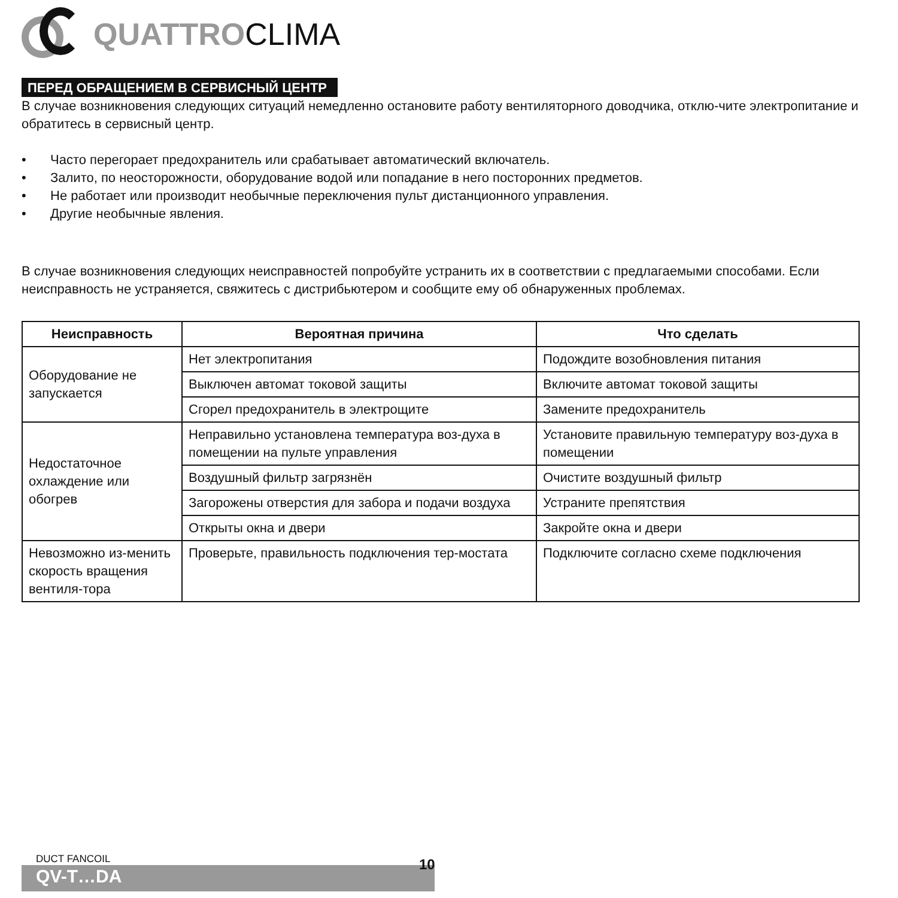QUATTROCLIMA
ПЕРЕД ОБРАЩЕНИЕМ В СЕРВИСНЫЙ ЦЕНТР
В случае возникновения следующих ситуаций немедленно остановите работу вентиляторного доводчика, отклю-чите электропитание и обратитесь в сервисный центр.
• Часто перегорает предохранитель или срабатывает автоматический включатель.
• Залито, по неосторожности, оборудование водой или попадание в него посторонних предметов.
• Не работает или производит необычные переключения пульт дистанционного управления.
• Другие необычные явления.
В случае возникновения следующих неисправностей попробуйте устранить их в соответствии с предлагаемыми способами. Если неисправность не устраняется, свяжитесь с дистрибьютером и сообщите ему об обнаруженных проблемах.
| Неисправность | Вероятная причина | Что сделать |
| --- | --- | --- |
| Оборудование не запускается | Нет электропитания | Подождите возобновления питания |
| | Выключен автомат токовой защиты | Включите автомат токовой защиты |
| | Сгорел предохранитель в электрощите | Замените предохранитель |
| Недостаточное охлаждение или обогрев | Неправильно установлена температура воз-духа в помещении на пульте управления | Установите правильную температуру воз-духа в помещении |
| | Воздушный фильтр загрязнён | Очистите воздушный фильтр |
| | Загорожены отверстия для забора и подачи воздуха | Устраните препятствия |
| | Открыты окна и двери | Закройте окна и двери |
| Невозможно из-менить скорость вращения вентиля-тора | Проверьте, правильность подключения тер-мостата | Подключите согласно схеме подключения |
DUCT FANCOIL
QV-T…DA
10